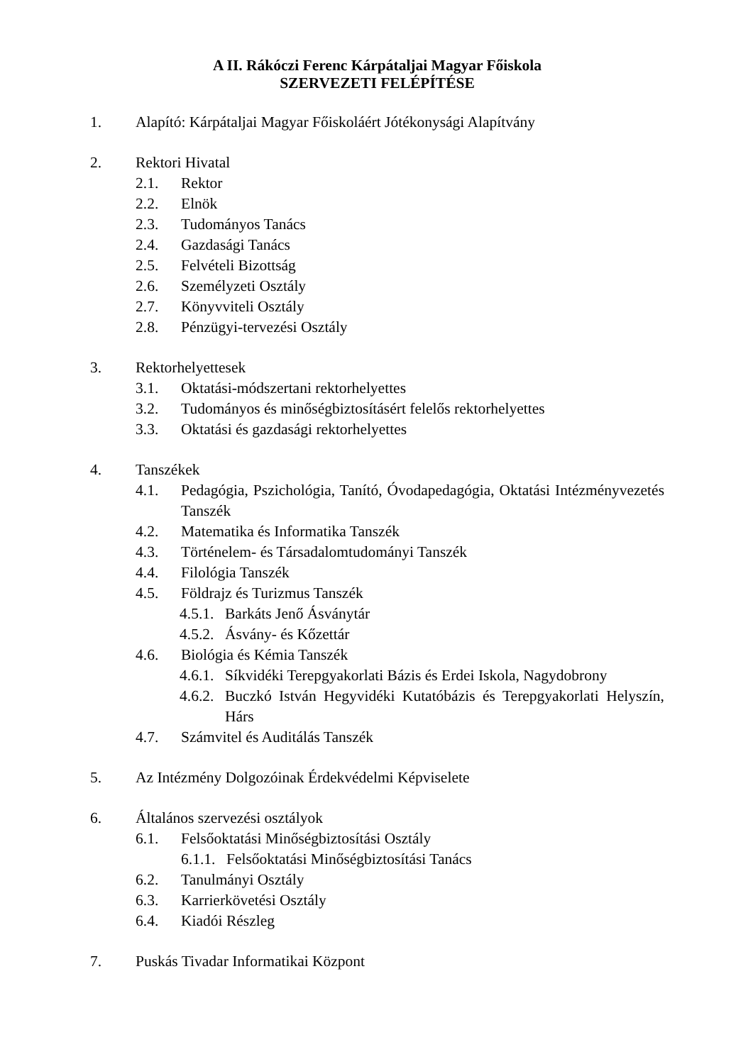A II. Rákóczi Ferenc Kárpátaljai Magyar Főiskola
SZERVEZETI FELÉPÍTÉSE
1. Alapító: Kárpátaljai Magyar Főiskoláért Jótékonysági Alapítvány
2. Rektori Hivatal
2.1. Rektor
2.2. Elnök
2.3. Tudományos Tanács
2.4. Gazdasági Tanács
2.5. Felvételi Bizottság
2.6. Személyzeti Osztály
2.7. Könyvviteli Osztály
2.8. Pénzügyi-tervezési Osztály
3. Rektorhelyettesek
3.1. Oktatási-módszertani rektorhelyettes
3.2. Tudományos és minőségbiztosításért felelős rektorhelyettes
3.3. Oktatási és gazdasági rektorhelyettes
4. Tanszékek
4.1. Pedagógia, Pszichológia, Tanító, Óvodapedagógia, Oktatási Intézményvezetés Tanszék
4.2. Matematika és Informatika Tanszék
4.3. Történelem- és Társadalomtudományi Tanszék
4.4. Filológia Tanszék
4.5. Földrajz és Turizmus Tanszék
4.5.1. Barkáts Jenő Ásványtár
4.5.2. Ásvány- és Kőzettár
4.6. Biológia és Kémia Tanszék
4.6.1. Síkvidéki Terepgyakorlati Bázis és Erdei Iskola, Nagydobrony
4.6.2. Buczkó István Hegyvidéki Kutatóbázis és Terepgyakorlati Helyszín, Hárs
4.7. Számvitel és Auditálás Tanszék
5. Az Intézmény Dolgozóinak Érdekvédelmi Képviselete
6. Általános szervezési osztályok
6.1. Felsőoktatási Minőségbiztosítási Osztály
6.1.1. Felsőoktatási Minőségbiztosítási Tanács
6.2. Tanulmányi Osztály
6.3. Karrierkövetési Osztály
6.4. Kiadói Részleg
7. Puskás Tivadar Informatikai Központ